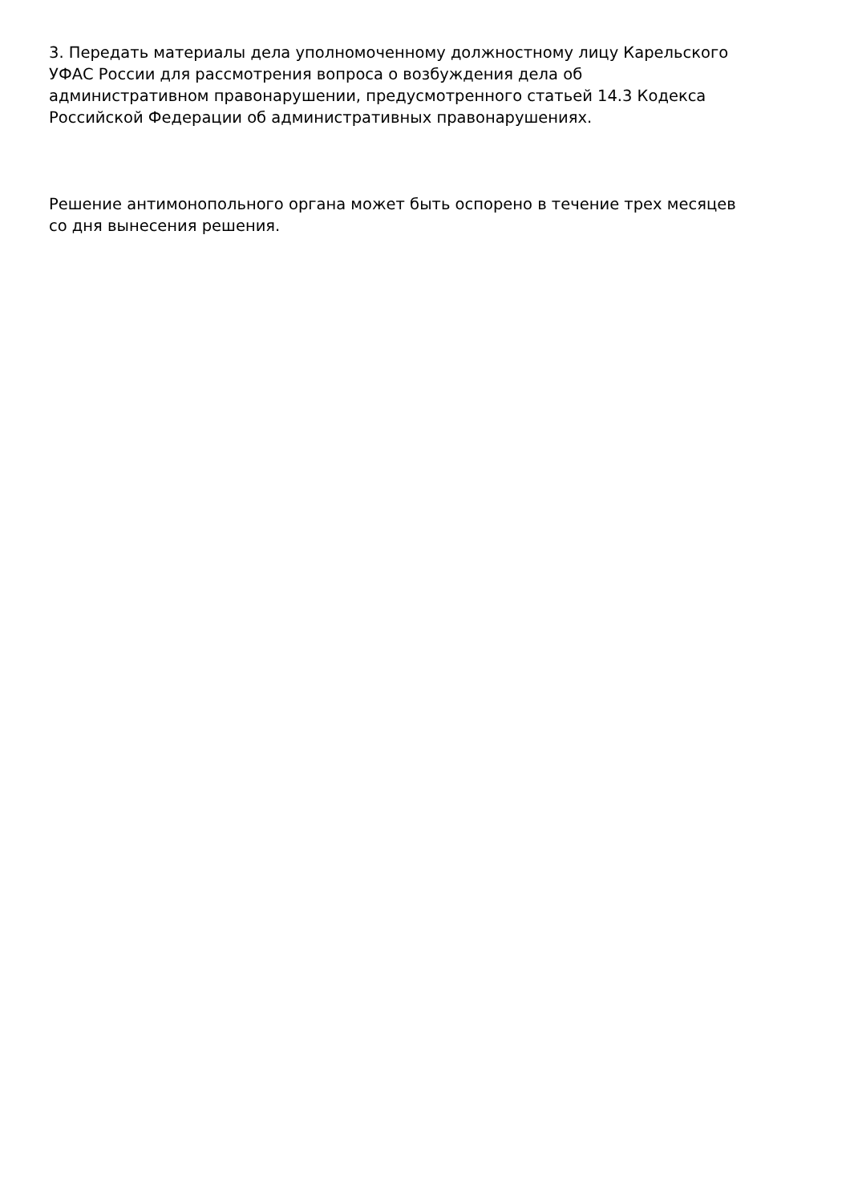3. Передать материалы дела уполномоченному должностному лицу Карельского
УФАС России для рассмотрения вопроса о возбуждения дела об
административном правонарушении, предусмотренного статьей 14.3 Кодекса
Российской Федерации об административных правонарушениях.
Решение антимонопольного органа может быть оспорено в течение трех месяцев
со дня вынесения решения.